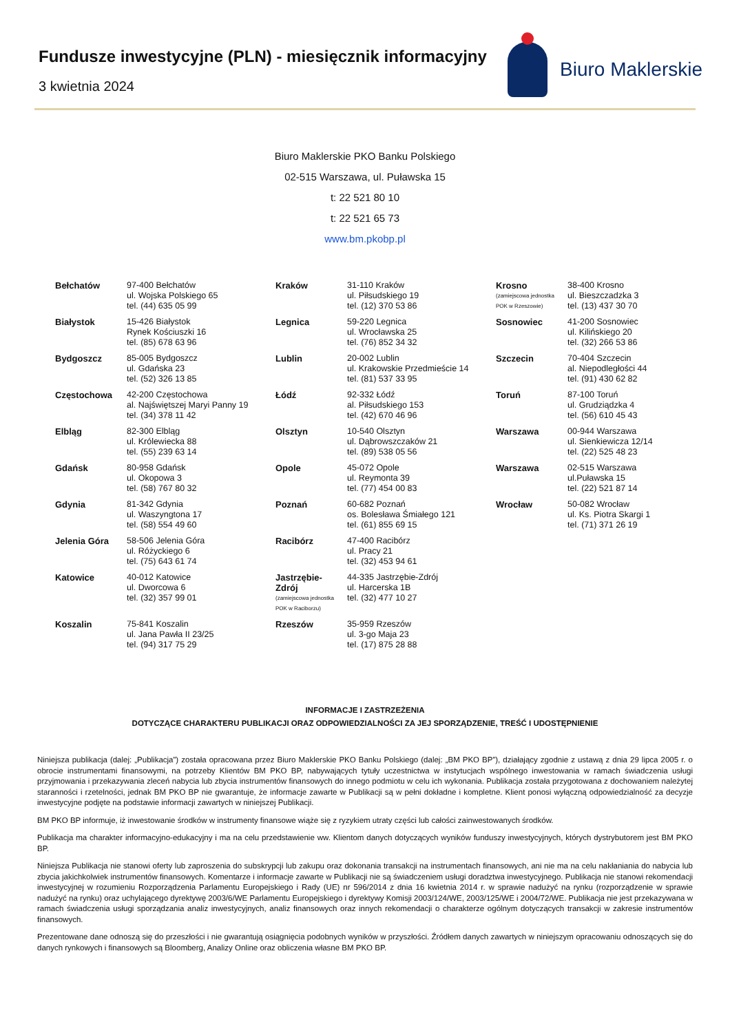Fundusze inwestycyjne (PLN) - miesięcznik informacyjny
3 kwietnia 2024
Biuro Maklerskie
Biuro Maklerskie PKO Banku Polskiego
02-515 Warszawa, ul. Puławska 15
t: 22 521 80 10
t: 22 521 65 73
www.bm.pkobp.pl
| Bełchatów | 97-400 Bełchatów ul. Wojska Polskiego 65 tel. (44) 635 05 99 | Kraków | 31-110 Kraków ul. Piłsudskiego 19 tel. (12) 370 53 86 | Krosno (zamiejscowa jednostka POK w Rzeszowie) | 38-400 Krosno ul. Bieszczadzka 3 tel. (13) 437 30 70 |
| Białystok | 15-426 Białystok Rynek Kościuszki 16 tel. (85) 678 63 96 | Legnica | 59-220 Legnica ul. Wrocławska 25 tel. (76) 852 34 32 | Sosnowiec | 41-200 Sosnowiec ul. Kilińskiego 20 tel. (32) 266 53 86 |
| Bydgoszcz | 85-005 Bydgoszcz ul. Gdańska 23 tel. (52) 326 13 85 | Lublin | 20-002 Lublin ul. Krakowskie Przedmieście 14 tel. (81) 537 33 95 | Szczecin | 70-404 Szczecin al. Niepodległości 44 tel. (91) 430 62 82 |
| Częstochowa | 42-200 Częstochowa al. Najświętszej Maryi Panny 19 tel. (34) 378 11 42 | Łódź | 92-332 Łódź al. Piłsudskiego 153 tel. (42) 670 46 96 | Toruń | 87-100 Toruń ul. Grudziądzka 4 tel. (56) 610 45 43 |
| Elbląg | 82-300 Elbląg ul. Królewiecka 88 tel. (55) 239 63 14 | Olsztyn | 10-540 Olsztyn ul. Dąbrowszczaków 21 tel. (89) 538 05 56 | Warszawa | 00-944 Warszawa ul. Sienkiewicza 12/14 tel. (22) 525 48 23 |
| Gdańsk | 80-958 Gdańsk ul. Okopowa 3 tel. (58) 767 80 32 | Opole | 45-072 Opole ul. Reymonta 39 tel. (77) 454 00 83 | Warszawa | 02-515 Warszawa ul.Puławska 15 tel. (22) 521 87 14 |
| Gdynia | 81-342 Gdynia ul. Waszyngtona 17 tel. (58) 554 49 60 | Poznań | 60-682 Poznań os. Bolesława Śmiałego 121 tel. (61) 855 69 15 | Wrocław | 50-082 Wrocław ul. Ks. Piotra Skargi 1 tel. (71) 371 26 19 |
| Jelenia Góra | 58-506 Jelenia Góra ul. Różyckiego 6 tel. (75) 643 61 74 | Racibórz | 47-400 Racibórz ul. Pracy 21 tel. (32) 453 94 61 | | |
| Katowice | 40-012 Katowice ul. Dworcowa 6 tel. (32) 357 99 01 | Jastrzębie-Zdrój (zamiejscowa jednostka POK w Raciborzu) | 44-335 Jastrzębie-Zdrój ul. Harcerska 1B tel. (32) 477 10 27 | | |
| Koszalin | 75-841 Koszalin ul. Jana Pawła II 23/25 tel. (94) 317 75 29 | Rzeszów | 35-959 Rzeszów ul. 3-go Maja 23 tel. (17) 875 28 88 | | |
INFORMACJE I ZASTRZEŻENIA
DOTYCZĄCE CHARAKTERU PUBLIKACJI ORAZ ODPOWIEDZIALNOŚCI ZA JEJ SPORZĄDZENIE, TREŚĆ I UDOSTĘPNIENIE
Niniejsza publikacja (dalej: „Publikacja”) została opracowana przez Biuro Maklerskie PKO Banku Polskiego (dalej: „BM PKO BP”), działający zgodnie z ustawą z dnia 29 lipca 2005 r. o obrocie instrumentami finansowymi, na potrzeby Klientów BM PKO BP, nabywających tytuły uczestnictwa w instytucjach wspólnego inwestowania w ramach świadczenia usługi przyjmowania i przekazywania zleceń nabycia lub zbycia instrumentów finansowych do innego podmiotu w celu ich wykonania. Publikacja została przygotowana z dochowaniem należytej staranności i rzetelności, jednak BM PKO BP nie gwarantuje, że informacje zawarte w Publikacji są w pełni dokładne i kompletne. Klient ponosi wyłączną odpowiedzialność za decyzje inwestycyjne podjęte na podstawie informacji zawartych w niniejszej Publikacji.
BM PKO BP informuje, iż inwestowanie środków w instrumenty finansowe wiąże się z ryzykiem utraty części lub całości zainwestowanych środków.
Publikacja ma charakter informacyjno-edukacyjny i ma na celu przedstawienie ww. Klientom danych dotyczących wyników funduszy inwestycyjnych, których dystrybutorem jest BM PKO BP.
Niniejsza Publikacja nie stanowi oferty lub zaproszenia do subskrypcji lub zakupu oraz dokonania transakcji na instrumentach finansowych, ani nie ma na celu nakłaniania do nabycia lub zbycia jakichkolwiek instrumentów finansowych. Komentarze i informacje zawarte w Publikacji nie są świadczeniem usługi doradztwa inwestycyjnego. Publikacja nie stanowi rekomendacji inwestycyjnej w rozumieniu Rozporządzenia Parlamentu Europejskiego i Rady (UE) nr 596/2014 z dnia 16 kwietnia 2014 r. w sprawie nadużyć na rynku (rozporządzenie w sprawie nadużyć na rynku) oraz uchylającego dyrektywę 2003/6/WE Parlamentu Europejskiego i dyrektywy Komisji 2003/124/WE, 2003/125/WE i 2004/72/WE. Publikacja nie jest przekazywana w ramach świadczenia usługi sporządzania analiz inwestycyjnych, analiz finansowych oraz innych rekomendacji o charakterze ogólnym dotyczących transakcji w zakresie instrumentów finansowych.
Prezentowane dane odnoszą się do przeszłości i nie gwarantują osiągnięcia podobnych wyników w przyszłości. Źródłem danych zawartych w niniejszym opracowaniu odnoszących się do danych rynkowych i finansowych są Bloomberg, Analizy Online oraz obliczenia własne BM PKO BP.